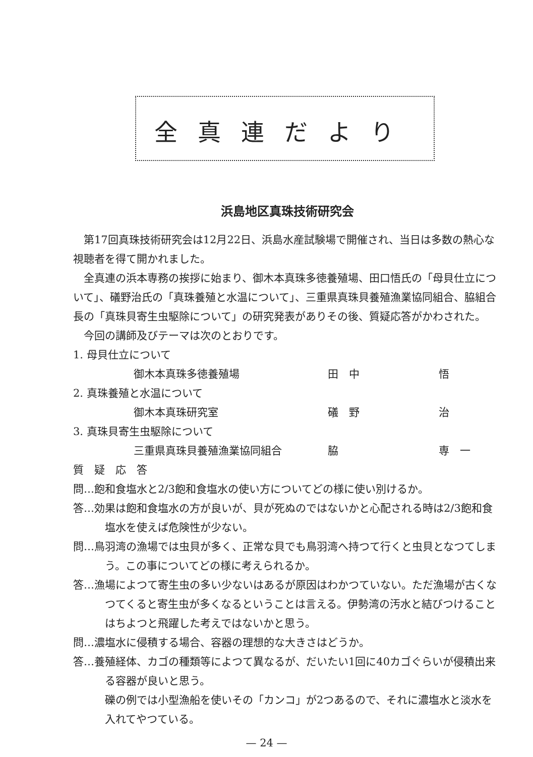全真連だより
浜島地区真珠技術研究会
第17回真珠技術研究会は12月22日、浜島水産試験場で開催され、当日は多数の熱心な視聴者を得て開かれました。
全真連の浜本専務の挨拶に始まり、御木本真珠多徳養殖場、田口悟氏の「母貝仕立について」、礒野治氏の「真珠養殖と水温について」、三重県真珠貝養殖漁業協同組合、脇組合長の「真珠貝寄生虫駆除について」の研究発表がありその後、質疑応答がかわされた。
今回の講師及びテーマは次のとおりです。
1. 母貝仕立について
御木本真珠多徳養殖場 田　中 悟
2. 真珠養殖と水温について
御木本真珠研究室 礒　野 治
3. 真珠貝寄生虫駆除について
三重県真珠貝養殖漁業協同組合 脇 専　一
質　疑　応　答
問…飽和食塩水と2/3飽和食塩水の使い方についてどの様に使い別けるか。
答…効果は飽和食塩水の方が良いが、貝が死ぬのではないかと心配される時は2/3飽和食塩水を使えば危険性が少ない。
問…鳥羽湾の漁場では虫貝が多く、正常な貝でも鳥羽湾へ持つて行くと虫貝となつてしまう。この事についてどの様に考えられるか。
答…漁場によつて寄生虫の多い少ないはあるが原因はわかつていない。ただ漁場が古くなつてくると寄生虫が多くなるということは言える。伊勢湾の汚水と結びつけることはちよつと飛躍した考えではないかと思う。
問…濃塩水に侵積する場合、容器の理想的な大きさはどうか。
答…養殖経体、カゴの種類等によつて異なるが、だいたい1回に40カゴぐらいが侵積出来る容器が良いと思う。
礫の例では小型漁船を使いその「カンコ」が2つあるので、それに濃塩水と淡水を入れてやつている。
— 24 —